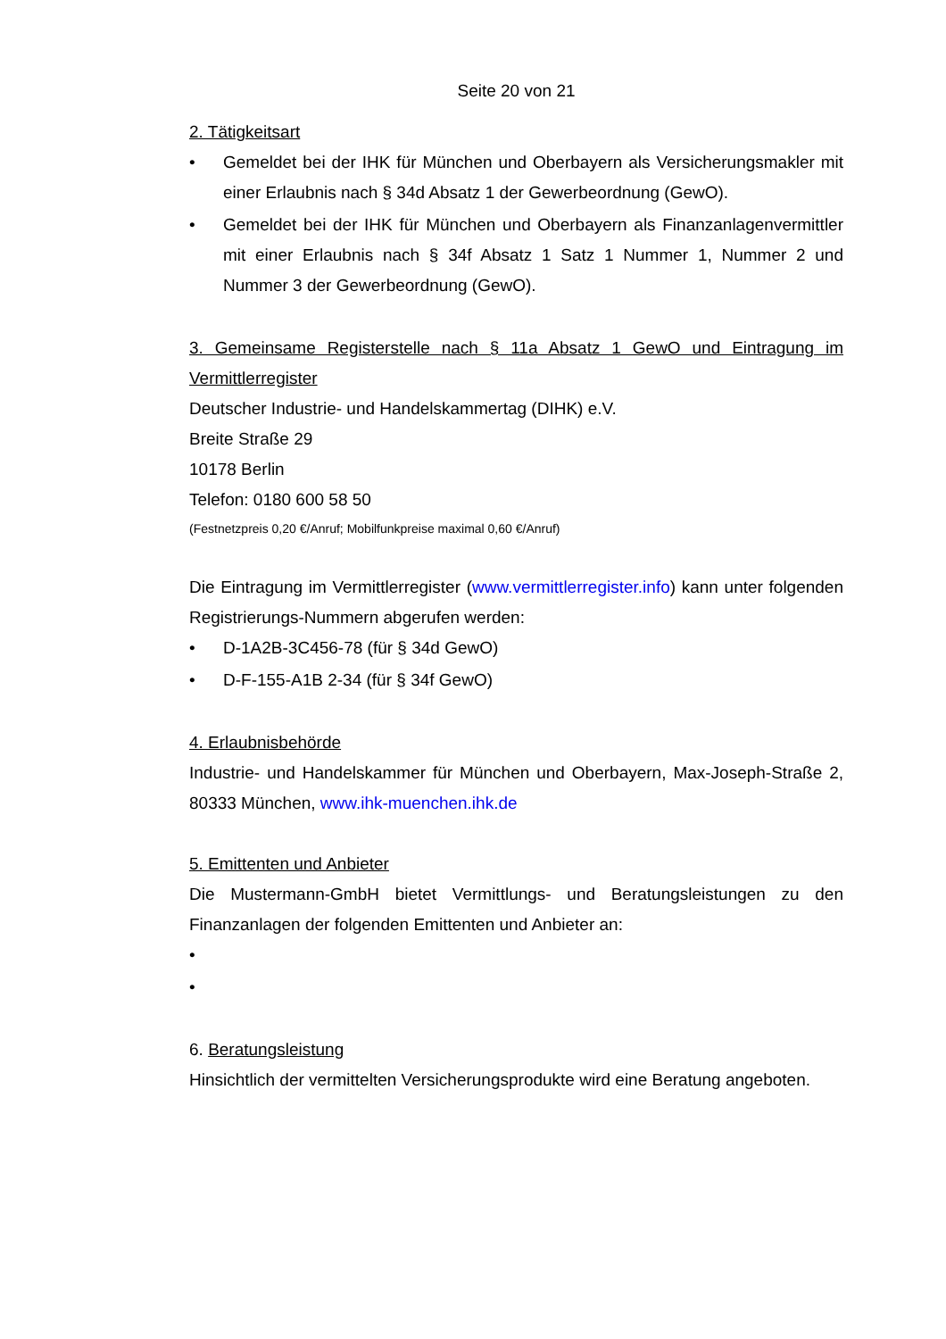Seite 20 von 21
2. Tätigkeitsart
• Gemeldet bei der IHK für München und Oberbayern als Versicherungsmakler mit einer Erlaubnis nach § 34d Absatz 1 der Gewerbeordnung (GewO).
• Gemeldet bei der IHK für München und Oberbayern als Finanzanlagenvermittler mit einer Erlaubnis nach § 34f Absatz 1 Satz 1 Nummer 1, Nummer 2 und Nummer 3 der Gewerbeordnung (GewO).
3. Gemeinsame Registerstelle nach § 11a Absatz 1 GewO und Eintragung im Vermittlerregister
Deutscher Industrie- und Handelskammertag (DIHK) e.V.
Breite Straße 29
10178 Berlin
Telefon: 0180 600 58 50
(Festnetzpreis 0,20 €/Anruf; Mobilfunkpreise maximal 0,60 €/Anruf)
Die Eintragung im Vermittlerregister (www.vermittlerregister.info) kann unter folgenden Registrierungs-Nummern abgerufen werden:
• D-1A2B-3C456-78 (für § 34d GewO)
• D-F-155-A1B 2-34 (für § 34f GewO)
4. Erlaubnisbehörde
Industrie- und Handelskammer für München und Oberbayern, Max-Joseph-Straße 2, 80333 München, www.ihk-muenchen.ihk.de
5. Emittenten und Anbieter
Die Mustermann-GmbH bietet Vermittlungs- und Beratungsleistungen zu den Finanzanlagen der folgenden Emittenten und Anbieter an:
•
•
6. Beratungsleistung
Hinsichtlich der vermittelten Versicherungsprodukte wird eine Beratung angeboten.